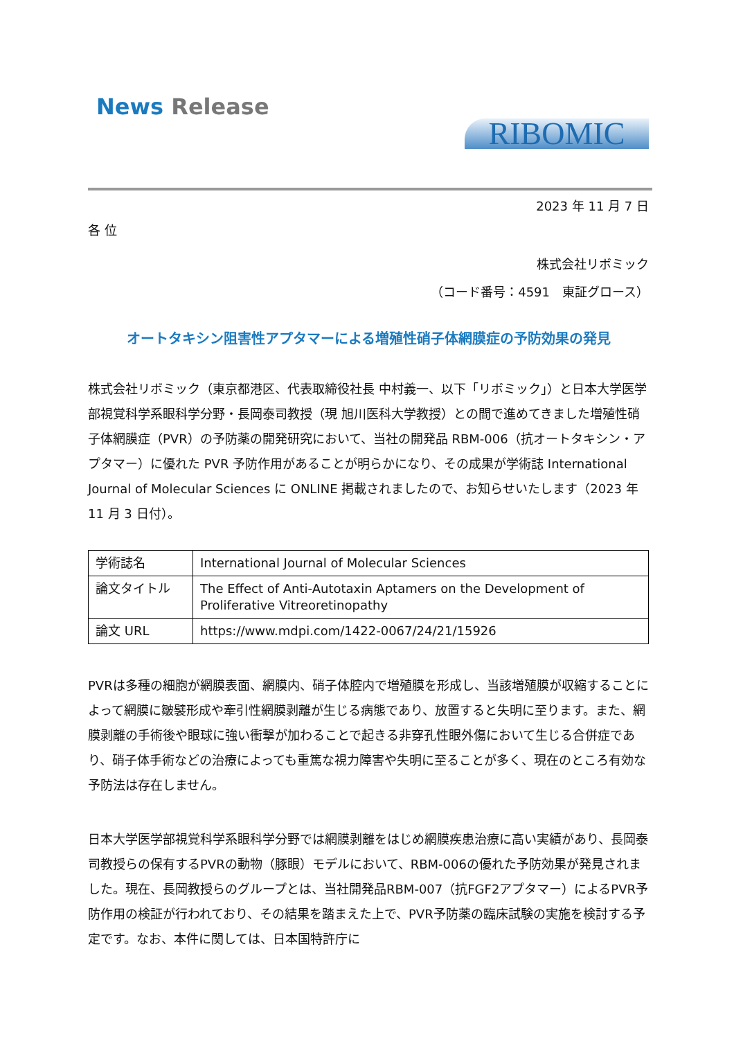News Release
RIBOMIC
2023 年 11 月 7 日
各 位
株式会社リボミック
（コード番号：4591　東証グロース）
オートタキシン阻害性アプタマーによる増殖性硝子体網膜症の予防効果の発見
株式会社リボミック（東京都港区、代表取締役社長 中村義一、以下「リボミック」）と日本大学医学部視覚科学系眼科学分野・長岡泰司教授（現 旭川医科大学教授）との間で進めてきました増殖性硝子体網膜症（PVR）の予防薬の開発研究において、当社の開発品 RBM-006（抗オートタキシン・アプタマー）に優れた PVR 予防作用があることが明らかになり、その成果が学術誌 International Journal of Molecular Sciences に ONLINE 掲載されましたので、お知らせいたします（2023 年 11 月 3 日付）。
| 学術誌名 | International Journal of Molecular Sciences |
| 論文タイトル | The Effect of Anti-Autotaxin Aptamers on the Development of Proliferative Vitreoretinopathy |
| 論文 URL | https://www.mdpi.com/1422-0067/24/21/15926 |
PVRは多種の細胞が網膜表面、網膜内、硝子体腔内で増殖膜を形成し、当該増殖膜が収縮することによって網膜に皺襞形成や牽引性網膜剥離が生じる病態であり、放置すると失明に至ります。また、網膜剥離の手術後や眼球に強い衝撃が加わることで起きる非穿孔性眼外傷において生じる合併症であり、硝子体手術などの治療によっても重篤な視力障害や失明に至ることが多く、現在のところ有効な予防法は存在しません。
日本大学医学部視覚科学系眼科学分野では網膜剥離をはじめ網膜疾患治療に高い実績があり、長岡泰司教授らの保有するPVRの動物（豚眼）モデルにおいて、RBM-006の優れた予防効果が発見されました。現在、長岡教授らのグループとは、当社開発品RBM-007（抗FGF2アプタマー）によるPVR予防作用の検証が行われており、その結果を踏まえた上で、PVR予防薬の臨床試験の実施を検討する予定です。なお、本件に関しては、日本国特許庁に